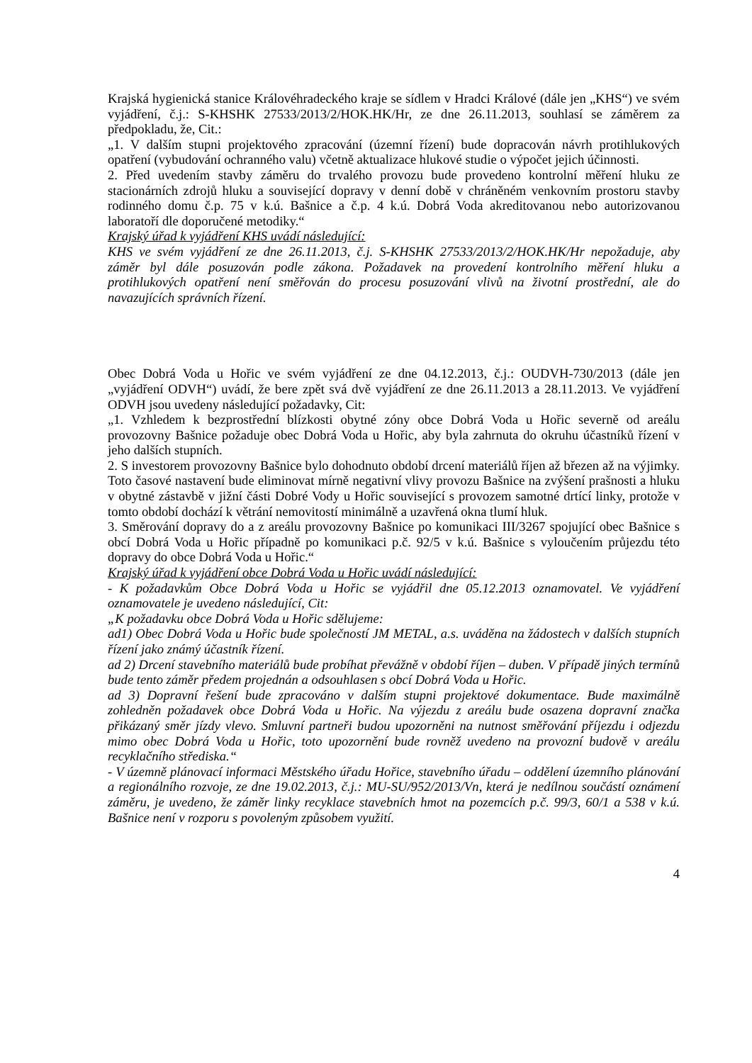Krajská hygienická stanice Královéhradeckého kraje se sídlem v Hradci Králové (dále jen „KHS“) ve svém vyjádření, č.j.: S-KHSHK 27533/2013/2/HOK.HK/Hr, ze dne 26.11.2013, souhlasí se záměrem za předpokladu, že, Cit.:
„1. V dalším stupni projektového zpracování (územní řízení) bude dopracován návrh protihlukových opatření (vybudování ochranného valu) včetně aktualizace hlukové studie o výpočet jejich účinnosti.
2. Před uvedením stavby záměru do trvalého provozu bude provedeno kontrolní měření hluku ze stacionárních zdrojů hluku a související dopravy v denní době v chráněném venkovním prostoru stavby rodinného domu č.p. 75 v k.ú. Bašnice a č.p. 4 k.ú. Dobrá Voda akreditovanou nebo autorizovanou laboratoří dle doporučené metodiky.“
Krajský úřad k vyjádření KHS uvádí následující:
KHS ve svém vyjádření ze dne 26.11.2013, č.j. S-KHSHK 27533/2013/2/HOK.HK/Hr nepožaduje, aby záměr byl dále posuzován podle zákona. Požadavek na provedení kontrolního měření hluku a protihlukových opatření není směřován do procesu posuzování vlivů na životní prostřední, ale do navazujících správních řízení.
Obec Dobrá Voda u Hořic ve svém vyjádření ze dne 04.12.2013, č.j.: OUDVH-730/2013 (dále jen „vyjádření ODVH“) uvádí, že bere zpět svá dvě vyjádření ze dne 26.11.2013 a 28.11.2013. Ve vyjádření ODVH jsou uvedeny následující požadavky, Cit:
„1. Vzhledem k bezprostřední blízkosti obytné zóny obce Dobrá Voda u Hořic severně od areálu provozovny Bašnice požaduje obec Dobrá Voda u Hořic, aby byla zahrnuta do okruhu účastníků řízení v jeho dalších stupních.
2. S investorem provozovny Bašnice bylo dohodnuto období drcení materiálů říjen až březen až na výjimky. Toto časové nastavení bude eliminovat mírně negativní vlivy provozu Bašnice na zvýšení prašnosti a hluku v obytné zástavbě v jižní části Dobré Vody u Hořic související s provozem samotné drtící linky, protože v tomto období dochází k větrání nemovitostí minimálně a uzavřená okna tlumí hluk.
3. Směrování dopravy do a z areálu provozovny Bašnice po komunikaci III/3267 spojující obec Bašnice s obcí Dobrá Voda u Hořic případně po komunikaci p.č. 92/5 v k.ú. Bašnice s vyloučením průjezdu této dopravy do obce Dobrá Voda u Hořic.“
Krajský úřad k vyjádření obce Dobrá Voda u Hořic uvádí následující:
- K požadavkům Obce Dobrá Voda u Hořic se vyjádřil dne 05.12.2013 oznamovatel. Ve vyjádření oznamovatele je uvedeno následující, Cit:
„K požadavku obce Dobrá Voda u Hořic sdělujeme:
ad1) Obec Dobrá Voda u Hořic bude společností JM METAL, a.s. uváděna na žádostech v dalších stupních řízení jako známý účastník řízení.
ad 2) Drcení stavebního materiálů bude probíhat převážně v období říjen – duben. V případě jiných termínů bude tento záměr předem projednán a odsouhlasen s obcí Dobrá Voda u Hořic.
ad 3) Dopravní řešení bude zpracováno v dalším stupni projektové dokumentace. Bude maximálně zohledněn požadavek obce Dobrá Voda u Hořic. Na výjezdu z areálu bude osazena dopravní značka přikázaný směr jízdy vlevo. Smluvní partneři budou upozorněni na nutnost směřování příjezdu i odjezdu mimo obec Dobrá Voda u Hořic, toto upozornění bude rovněž uvedeno na provozní budově v areálu recyklačního střediska.“
- V územně plánovací informaci Městského úřadu Hořice, stavebního úřadu – oddělení územního plánování a regionálního rozvoje, ze dne 19.02.2013, č.j.: MU-SU/952/2013/Vn, která je nedílnou součástí oznámení záměru, je uvedeno, že záměr linky recyklace stavebních hmot na pozemcích p.č. 99/3, 60/1 a 538 v k.ú. Bašnice není v rozporu s povoleným způsobem využití.
4